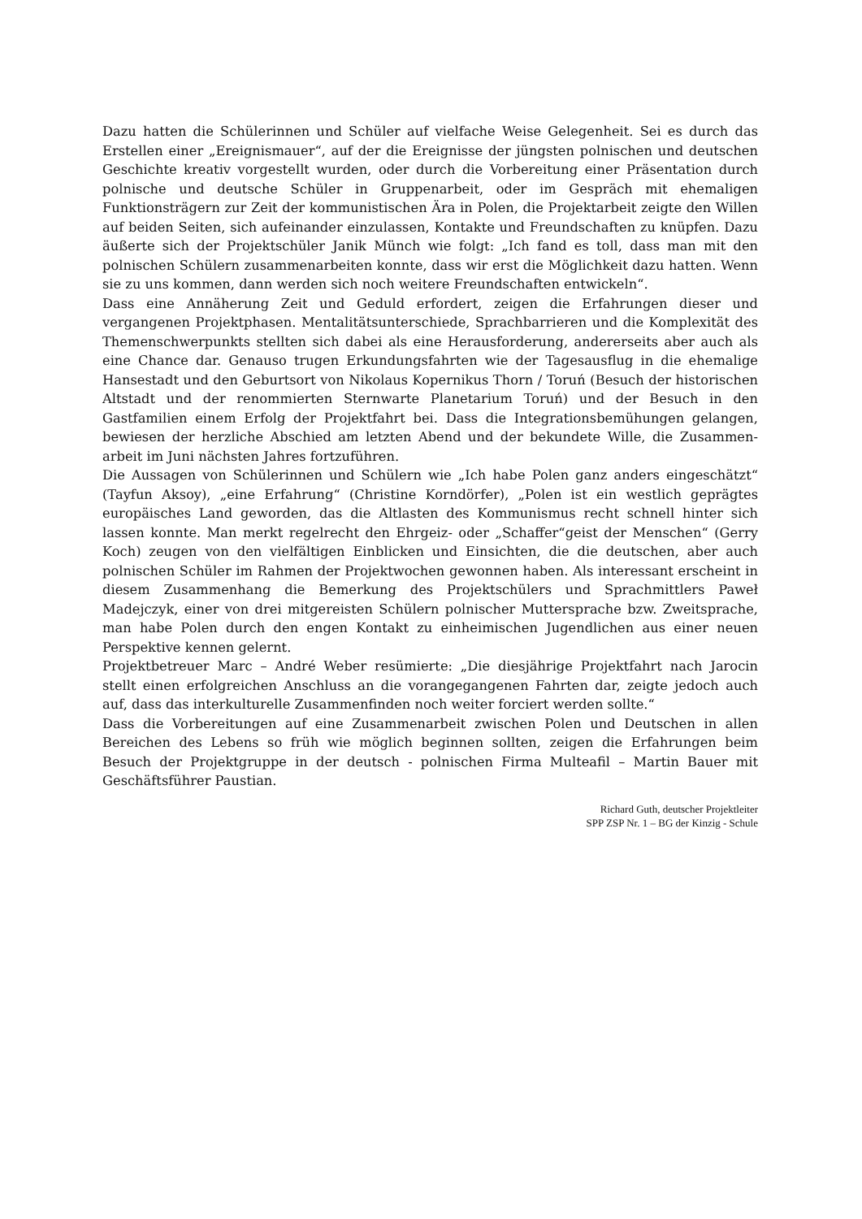Dazu hatten die Schülerinnen und Schüler auf vielfache Weise Gelegenheit. Sei es durch das Erstellen einer „Ereignismauer“, auf der die Ereignisse der jüngsten polnischen und deutschen Geschichte kreativ vorgestellt wurden, oder durch die Vorbereitung einer Präsentation durch polnische und deutsche Schüler in Gruppenarbeit, oder im Gespräch mit ehemaligen Funktionsträgern zur Zeit der kommunistischen Ära in Polen, die Projektarbeit zeigte den Willen auf beiden Seiten, sich aufeinander einzulassen, Kontakte und Freundschaften zu knüpfen. Dazu äußerte sich der Projektschüler Janik Münch wie folgt: „Ich fand es toll, dass man mit den polnischen Schülern zusammenarbeiten konnte, dass wir erst die Möglichkeit dazu hatten. Wenn sie zu uns kommen, dann werden sich noch weitere Freundschaften entwickeln“.
Dass eine Annäherung Zeit und Geduld erfordert, zeigen die Erfahrungen dieser und vergangenen Projektphasen. Mentalitätsunterschiede, Sprachbarrieren und die Komplexität des Themenschwerpunkts stellten sich dabei als eine Herausforderung, andererseits aber auch als eine Chance dar. Genauso trugen Erkundungsfahrten wie der Tagesausflug in die ehemalige Hansestadt und den Geburtsort von Nikolaus Kopernikus Thorn / Toruń (Besuch der historischen Altstadt und der renommierten Sternwarte Planetarium Toruń) und der Besuch in den Gastfamilien einem Erfolg der Projektfahrt bei. Dass die Integrationsbemühungen gelangen, bewiesen der herzliche Abschied am letzten Abend und der bekundete Wille, die Zusammen-arbeit im Juni nächsten Jahres fortzuführen.
Die Aussagen von Schülerinnen und Schülern wie „Ich habe Polen ganz anders eingeschätzt“ (Tayfun Aksoy), „eine Erfahrung“ (Christine Korndörfer), „Polen ist ein westlich geprägtes europäisches Land geworden, das die Altlasten des Kommunismus recht schnell hinter sich lassen konnte. Man merkt regelrecht den Ehrgeiz- oder „Schaffer“geist der Menschen“ (Gerry Koch) zeugen von den vielfältigen Einblicken und Einsichten, die die deutschen, aber auch polnischen Schüler im Rahmen der Projektwochen gewonnen haben. Als interessant erscheint in diesem Zusammenhang die Bemerkung des Projektschülers und Sprachmittlers Paweł Madejczyk, einer von drei mitgereisten Schülern polnischer Muttersprache bzw. Zweitsprache, man habe Polen durch den engen Kontakt zu einheimischen Jugendlichen aus einer neuen Perspektive kennen gelernt.
Projektbetreuer Marc – André Weber resümierte: „Die diesjährige Projektfahrt nach Jarocin stellt einen erfolgreichen Anschluss an die vorangegangenen Fahrten dar, zeigte jedoch auch auf, dass das interkulturelle Zusammenfinden noch weiter forciert werden sollte.“
Dass die Vorbereitungen auf eine Zusammenarbeit zwischen Polen und Deutschen in allen Bereichen des Lebens so früh wie möglich beginnen sollten, zeigen die Erfahrungen beim Besuch der Projektgruppe in der deutsch - polnischen Firma Multeafil – Martin Bauer mit Geschäftsführer Paustian.
Richard Guth, deutscher Projektleiter
SPP ZSP Nr. 1 – BG der Kinzig - Schule